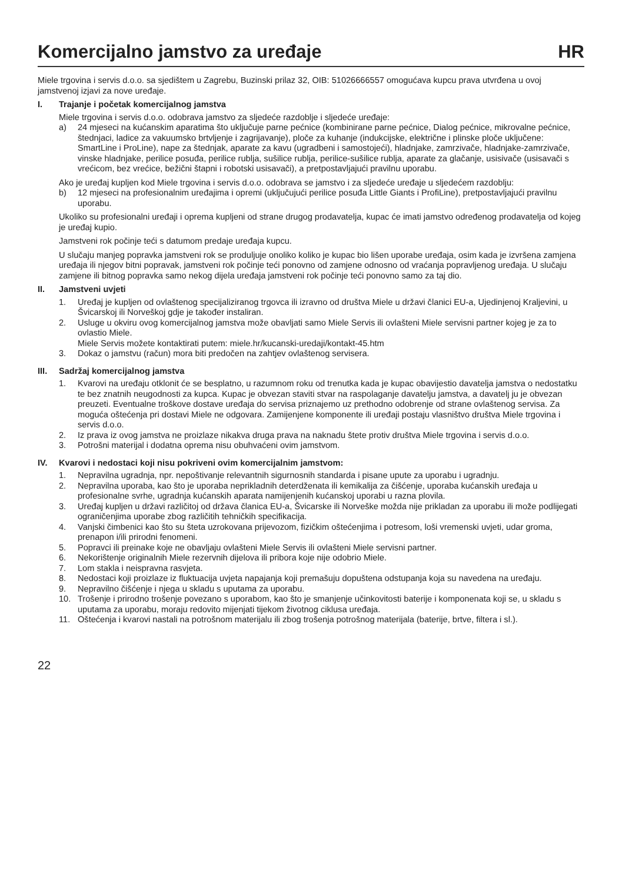Komercijalno jamstvo za uređaje HR
Miele trgovina i servis d.o.o. sa sjedištem u Zagrebu, Buzinski prilaz 32, OIB: 51026666557 omogućava kupcu prava utvrđena u ovoj jamstvenoj izjavi za nove uređaje.
I. Trajanje i početak komercijalnog jamstva
Miele trgovina i servis d.o.o. odobrava jamstvo za sljedeće razdoblje i sljedeće uređaje:
a) 24 mjeseci na kućanskim aparatima što uključuje parne pećnice (kombinirane parne pećnice, Dialog pećnice, mikrovalne pećnice, štednjaci, ladice za vakuumsko brtvljenje i zagrijavanje), ploče za kuhanje (indukcijske, električne i plinske ploče uključene: SmartLine i ProLine), nape za štednjak, aparate za kavu (ugradbeni i samostojeći), hladnjake, zamrzivače, hladnjake-zamrzivače, vinske hladnjake, perilice posuđa, perilice rublja, sušilice rublja, perilice-sušilice rublja, aparate za glačanje, usisivače (usisavači s vrećicom, bez vrećice, bežični štapni i robotski usisavači), a pretpostavljajući pravilnu uporabu.
Ako je uređaj kupljen kod Miele trgovina i servis d.o.o. odobrava se jamstvo i za sljedeće uređaje u sljedećem razdoblju:
b) 12 mjeseci na profesionalnim uređajima i opremi (uključujući perilice posuđa Little Giants i ProfiLine), pretpostavljajući pravilnu uporabu.
Ukoliko su profesionalni uređaji i oprema kupljeni od strane drugog prodavatelja, kupac će imati jamstvo određenog prodavatelja od kojeg je uređaj kupio.
Jamstveni rok počinje teći s datumom predaje uređaja kupcu.
U slučaju manjeg popravka jamstveni rok se produljuje onoliko koliko je kupac bio lišen uporabe uređaja, osim kada je izvršena zamjena uređaja ili njegov bitni popravak, jamstveni rok počinje teći ponovno od zamjene odnosno od vraćanja popravljenog uređaja. U slučaju zamjene ili bitnog popravka samo nekog dijela uređaja jamstveni rok počinje teći ponovno samo za taj dio.
II. Jamstveni uvjeti
1. Uređaj je kupljen od ovlaštenog specijaliziranog trgovca ili izravno od društva Miele u državi članici EU-a, Ujedinjenoj Kraljevini, u Švicarskoj ili Norveškoj gdje je također instaliran.
2. Usluge u okviru ovog komercijalnog jamstva može obavljati samo Miele Servis ili ovlašteni Miele servisni partner kojeg je za to ovlastio Miele.
Miele Servis možete kontaktirati putem: miele.hr/kucanski-uredaji/kontakt-45.htm
3. Dokaz o jamstvu (račun) mora biti predočen na zahtjev ovlaštenog servisera.
III. Sadržaj komercijalnog jamstva
1. Kvarovi na uređaju otklonit će se besplatno, u razumnom roku od trenutka kada je kupac obavijestio davatelja jamstva o nedostatku te bez znatnih neugodnosti za kupca. Kupac je obvezan staviti stvar na raspolaganje davatelju jamstva, a davatelj ju je obvezan preuzeti. Eventualne troškove dostave uređaja do servisa priznajemo uz prethodno odobrenje od strane ovlaštenog servisa. Za moguća oštećenja pri dostavi Miele ne odgovara. Zamijenjene komponente ili uređaji postaju vlasništvo društva Miele trgovina i servis d.o.o.
2. Iz prava iz ovog jamstva ne proizlaze nikakva druga prava na naknadu štete protiv društva Miele trgovina i servis d.o.o.
3. Potrošni materijal i dodatna oprema nisu obuhvaćeni ovim jamstvom.
IV. Kvarovi i nedostaci koji nisu pokriveni ovim komercijalnim jamstvom:
1. Nepravilna ugradnja, npr. nepoštivanje relevantnih sigurnosnih standarda i pisane upute za uporabu i ugradnju.
2. Nepravilna uporaba, kao što je uporaba neprikladnih deterdženata ili kemikalija za čišćenje, uporaba kućanskih uređaja u profesionalne svrhe, ugradnja kućanskih aparata namijenjenih kućanskoj uporabi u razna plovila.
3. Uređaj kupljen u državi različitoj od država članica EU-a, Švicarske ili Norveške možda nije prikladan za uporabu ili može podlijegati ograničenjima uporabe zbog različitih tehničkih specifikacija.
4. Vanjski čimbenici kao što su šteta uzrokovana prijevozom, fizičkim oštećenjima i potresom, loši vremenski uvjeti, udar groma, prenapon i/ili prirodni fenomeni.
5. Popravci ili preinake koje ne obavljaju ovlašteni Miele Servis ili ovlašteni Miele servisni partner.
6. Nekorištenje originalnih Miele rezervnih dijelova ili pribora koje nije odobrio Miele.
7. Lom stakla i neispravna rasvjeta.
8. Nedostaci koji proizlaze iz fluktuacija uvjeta napajanja koji premašuju dopuštena odstupanja koja su navedena na uređaju.
9. Nepravilno čišćenje i njega u skladu s uputama za uporabu.
10. Trošenje i prirodno trošenje povezano s uporabom, kao što je smanjenje učinkovitosti baterije i komponenata koji se, u skladu s uputama za uporabu, moraju redovito mijenjati tijekom životnog ciklusa uređaja.
11. Oštećenja i kvarovi nastali na potrošnom materijalu ili zbog trošenja potrošnog materijala (baterije, brtve, filtera i sl.).
22